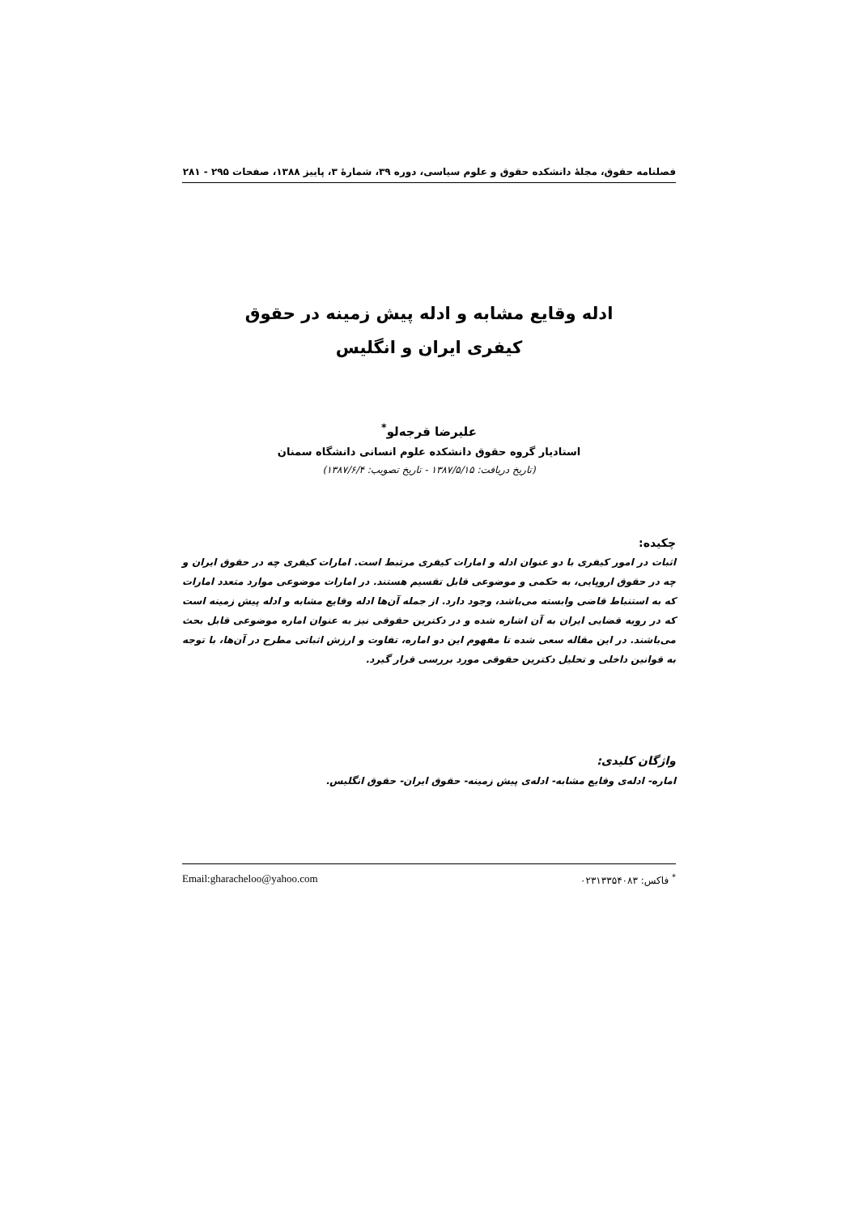فصلنامه حقوق، مجلهٔ دانشکده حقوق و علوم سیاسی، دوره ۳۹، شمارهٔ ۳، پاییز ۱۳۸۸، صفحات ۲۹۵ - ۲۸۱
ادله وقایع مشابه و ادله پیش زمینه در حقوق
کیفری ایران و انگلیس
علیرضا قرجه‌لو<sup>*</sup>
استادیار گروه حقوق دانشکده علوم انسانی دانشگاه سمنان
(تاریخ دریافت: ۱۳۸۷/۵/۱۵ - تاریخ تصویب: ۱۳۸۷/۶/۴)
چکیده:
اثبات در امور کیفری با دو عنوان ادله و امارات کیفری مرتبط است. امارات کیفری چه در حقوق ایران و چه در حقوق اروپایی، به حکمی و موضوعی قابل تقسیم هستند. در امارات موضوعی موارد متعدد امارات که به استنباط قاضی وابسته می‌باشد، وجود دارد. از جمله آن‌ها ادله وقایع مشابه و ادله پیش زمینه است که در رویه قضایی ایران به آن اشاره شده و در دکترین حقوقی نیز به عنوان اماره موضوعی قابل بحث می‌باشند. در این مقاله سعی شده تا مفهوم این دو اماره، تفاوت و ارزش اثباتی مطرح در آن‌ها، با توجه به قوانین داخلی و تحلیل دکترین حقوقی مورد بررسی قرار گیرد.
واژگان کلیدی:
اماره- ادله‌ی وقایع مشابه- ادله‌ی پیش زمینه- حقوق ایران- حقوق انگلیس.
<sup>*</sup> فاکس: ۰۲۳۱۳۳۵۴۰۸۳ Email:gharacheloo@yahoo.com